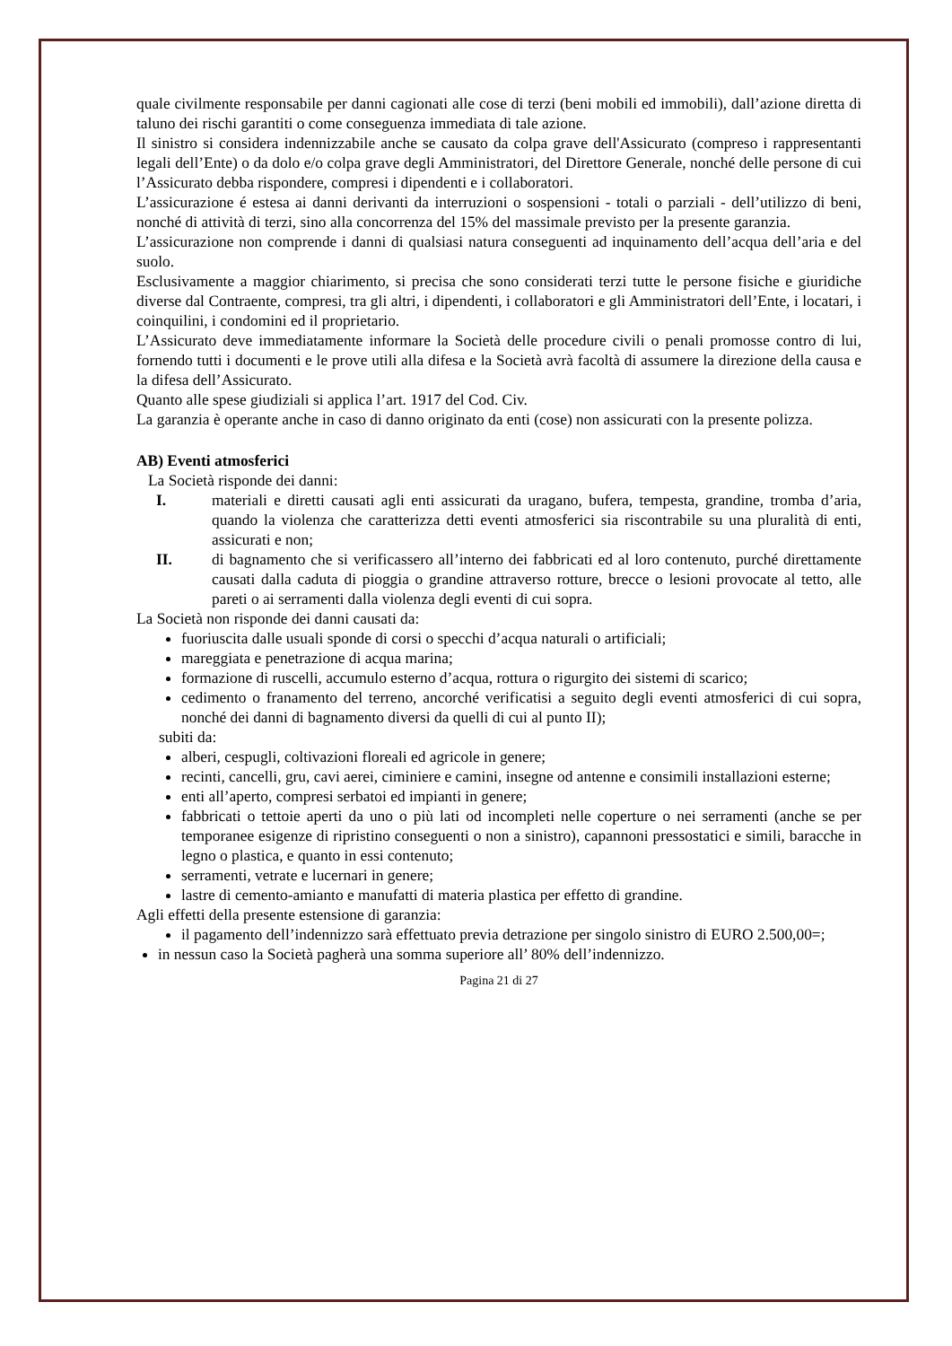quale civilmente responsabile per danni cagionati alle cose di terzi (beni mobili ed immobili), dall’azione diretta di taluno dei rischi garantiti o come conseguenza immediata di tale azione.
Il sinistro si considera indennizzabile anche se causato da colpa grave dell'Assicurato (compreso i rappresentanti legali dell’Ente) o da dolo e/o colpa grave degli Amministratori, del Direttore Generale, nonché delle persone di cui l’Assicurato debba rispondere, compresi i dipendenti e i collaboratori.
L’assicurazione é estesa ai danni derivanti da interruzioni o sospensioni - totali o parziali - dell’utilizzo di beni, nonché di attività di terzi, sino alla concorrenza del 15% del massimale previsto per la presente garanzia.
L’assicurazione non comprende i danni di qualsiasi natura conseguenti ad inquinamento dell’acqua dell’aria e del suolo.
Esclusivamente a maggior chiarimento, si precisa che sono considerati terzi tutte le persone fisiche e giuridiche diverse dal Contraente, compresi, tra gli altri, i dipendenti, i collaboratori e gli Amministratori dell’Ente, i locatari, i coinquilini, i condomini ed il proprietario.
L’Assicurato deve immediatamente informare la Società delle procedure civili o penali promosse contro di lui, fornendo tutti i documenti e le prove utili alla difesa e la Società avrà facoltà di assumere la direzione della causa e la difesa dell’Assicurato.
Quanto alle spese giudiziali si applica l’art. 1917 del Cod. Civ.
La garanzia è operante anche in caso di danno originato da enti (cose) non assicurati con la presente polizza.
AB) Eventi atmosferici
La Società risponde dei danni:
I. materiali e diretti causati agli enti assicurati da uragano, bufera, tempesta, grandine, tromba d’aria, quando la violenza che caratterizza detti eventi atmosferici sia riscontrabile su una pluralità di enti, assicurati e non;
II. di bagnamento che si verificassero all’interno dei fabbricati ed al loro contenuto, purché direttamente causati dalla caduta di pioggia o grandine attraverso rotture, brecce o lesioni provocate al tetto, alle pareti o ai serramenti dalla violenza degli eventi di cui sopra.
La Società non risponde dei danni causati da:
fuoriuscita dalle usuali sponde di corsi o specchi d’acqua naturali o artificiali;
mareggiata e penetrazione di acqua marina;
formazione di ruscelli, accumulo esterno d’acqua, rottura o rigurgito dei sistemi di scarico;
cedimento o franamento del terreno, ancorché verificatisi a seguito degli eventi atmosferici di cui sopra, nonché dei danni di bagnamento diversi da quelli di cui al punto II);
subiti da:
alberi, cespugli, coltivazioni floreali ed agricole in genere;
recinti, cancelli, gru, cavi aerei, ciminiere e camini, insegne od antenne e consimili installazioni esterne;
enti all’aperto, compresi serbatoi ed impianti in genere;
fabbricati o tettoie aperti da uno o più lati od incompleti nelle coperture o nei serramenti (anche se per temporanee esigenze di ripristino conseguenti o non a sinistro), capannoni pressostatici e simili, baracche in legno o plastica, e quanto in essi contenuto;
serramenti, vetrate e lucernari in genere;
lastre di cemento-amianto e manufatti di materia plastica per effetto di grandine.
Agli effetti della presente estensione di garanzia:
il pagamento dell’indennizzo sarà effettuato previa detrazione per singolo sinistro di EURO 2.500,00=;
in nessun caso la Società pagherà una somma superiore all’ 80% dell’indennizzo.
Pagina 21 di 27